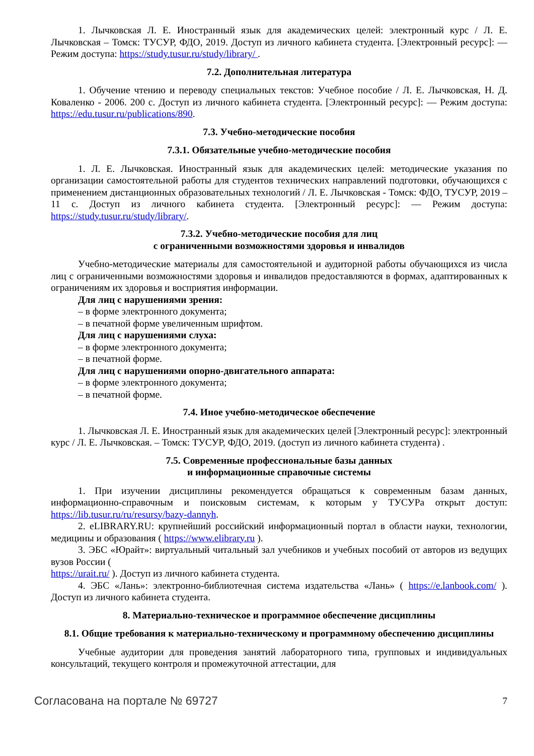1. Лычковская Л. Е. Иностранный язык для академических целей: электронный курс / Л. Е. Лычковская – Томск: ТУСУР, ФДО, 2019. Доступ из личного кабинета студента. [Электронный ресурс]: — Режим доступа: https://study.tusur.ru/study/library/ .
7.2. Дополнительная литература
1. Обучение чтению и переводу специальных текстов: Учебное пособие / Л. Е. Лычковская, Н. Д. Коваленко - 2006. 200 с. Доступ из личного кабинета студента. [Электронный ресурс]: — Режим доступа: https://edu.tusur.ru/publications/890.
7.3. Учебно-методические пособия
7.3.1. Обязательные учебно-методические пособия
1. Л. Е. Лычковская. Иностранный язык для академических целей: методические указания по организации самостоятельной работы для студентов технических направлений подготовки, обучающихся с применением дистанционных образовательных технологий / Л. Е. Лычковская - Томск: ФДО, ТУСУР, 2019 – 11 с. Доступ из личного кабинета студента. [Электронный ресурс]: — Режим доступа: https://study.tusur.ru/study/library/.
7.3.2. Учебно-методические пособия для лиц
с ограниченными возможностями здоровья и инвалидов
Учебно-методические материалы для самостоятельной и аудиторной работы обучающихся из числа лиц с ограниченными возможностями здоровья и инвалидов предоставляются в формах, адаптированных к ограничениям их здоровья и восприятия информации.
Для лиц с нарушениями зрения:
– в форме электронного документа;
– в печатной форме увеличенным шрифтом.
Для лиц с нарушениями слуха:
– в форме электронного документа;
– в печатной форме.
Для лиц с нарушениями опорно-двигательного аппарата:
– в форме электронного документа;
– в печатной форме.
7.4. Иное учебно-методическое обеспечение
1. Лычковская Л. Е. Иностранный язык для академических целей [Электронный ресурс]: электронный курс / Л. Е. Лычковская. – Томск: ТУСУР, ФДО, 2019. (доступ из личного кабинета студента) .
7.5. Современные профессиональные базы данных
и информационные справочные системы
1. При изучении дисциплины рекомендуется обращаться к современным базам данных, информационно-справочным и поисковым системам, к которым у ТУСУРа открыт доступ: https://lib.tusur.ru/ru/resursy/bazy-dannyh.
2. eLIBRARY.RU: крупнейший российский информационный портал в области науки, технологии, медицины и образования ( https://www.elibrary.ru ).
3. ЭБС «Юрайт»: виртуальный читальный зал учебников и учебных пособий от авторов из ведущих вузов России (
https://urait.ru/ ). Доступ из личного кабинета студента.
4. ЭБС «Лань»: электронно-библиотечная система издательства «Лань» ( https://e.lanbook.com/ ). Доступ из личного кабинета студента.
8. Материально-техническое и программное обеспечение дисциплины
8.1. Общие требования к материально-техническому и программному обеспечению дисциплины
Учебные аудитории для проведения занятий лабораторного типа, групповых и индивидуальных консультаций, текущего контроля и промежуточной аттестации, для
Согласована на портале № 69727 7